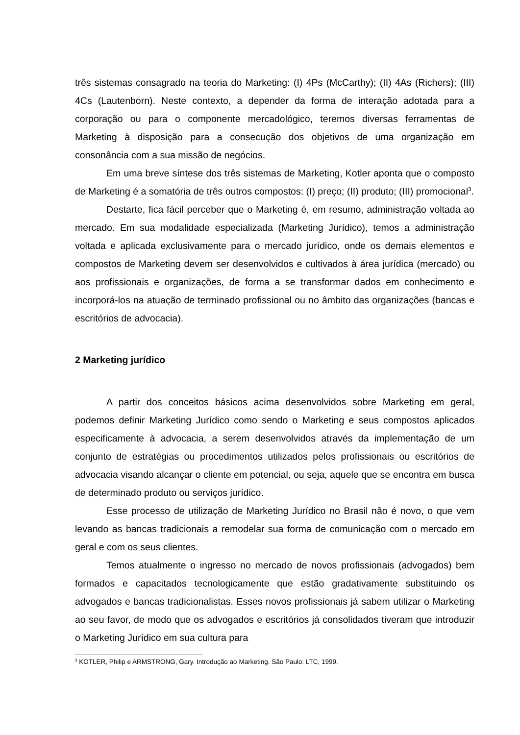três sistemas consagrado na teoria do Marketing: (I) 4Ps (McCarthy); (II) 4As (Richers); (III) 4Cs (Lautenborn). Neste contexto, a depender da forma de interação adotada para a corporação ou para o componente mercadológico, teremos diversas ferramentas de Marketing à disposição para a consecução dos objetivos de uma organização em consonância com a sua missão de negócios.
Em uma breve síntese dos três sistemas de Marketing, Kotler aponta que o composto de Marketing é a somatória de três outros compostos: (I) preço; (II) produto; (III) promocional<sup>3</sup>.
Destarte, fica fácil perceber que o Marketing é, em resumo, administração voltada ao mercado. Em sua modalidade especializada (Marketing Jurídico), temos a administração voltada e aplicada exclusivamente para o mercado jurídico, onde os demais elementos e compostos de Marketing devem ser desenvolvidos e cultivados à área jurídica (mercado) ou aos profissionais e organizações, de forma a se transformar dados em conhecimento e incorporá-los na atuação de terminado profissional ou no âmbito das organizações (bancas e escritórios de advocacia).
2 Marketing jurídico
A partir dos conceitos básicos acima desenvolvidos sobre Marketing em geral, podemos definir Marketing Jurídico como sendo o Marketing e seus compostos aplicados especificamente à advocacia, a serem desenvolvidos através da implementação de um conjunto de estratégias ou procedimentos utilizados pelos profissionais ou escritórios de advocacia visando alcançar o cliente em potencial, ou seja, aquele que se encontra em busca de determinado produto ou serviços jurídico.
Esse processo de utilização de Marketing Jurídico no Brasil não é novo, o que vem levando as bancas tradicionais a remodelar sua forma de comunicação com o mercado em geral e com os seus clientes.
Temos atualmente o ingresso no mercado de novos profissionais (advogados) bem formados e capacitados tecnologicamente que estão gradativamente substituindo os advogados e bancas tradicionalistas. Esses novos profissionais já sabem utilizar o Marketing ao seu favor, de modo que os advogados e escritórios já consolidados tiveram que introduzir o Marketing Jurídico em sua cultura para
<sup>3</sup> KOTLER, Philip e ARMSTRONG, Gary. Introdução ao Marketing. São Paulo: LTC, 1999.